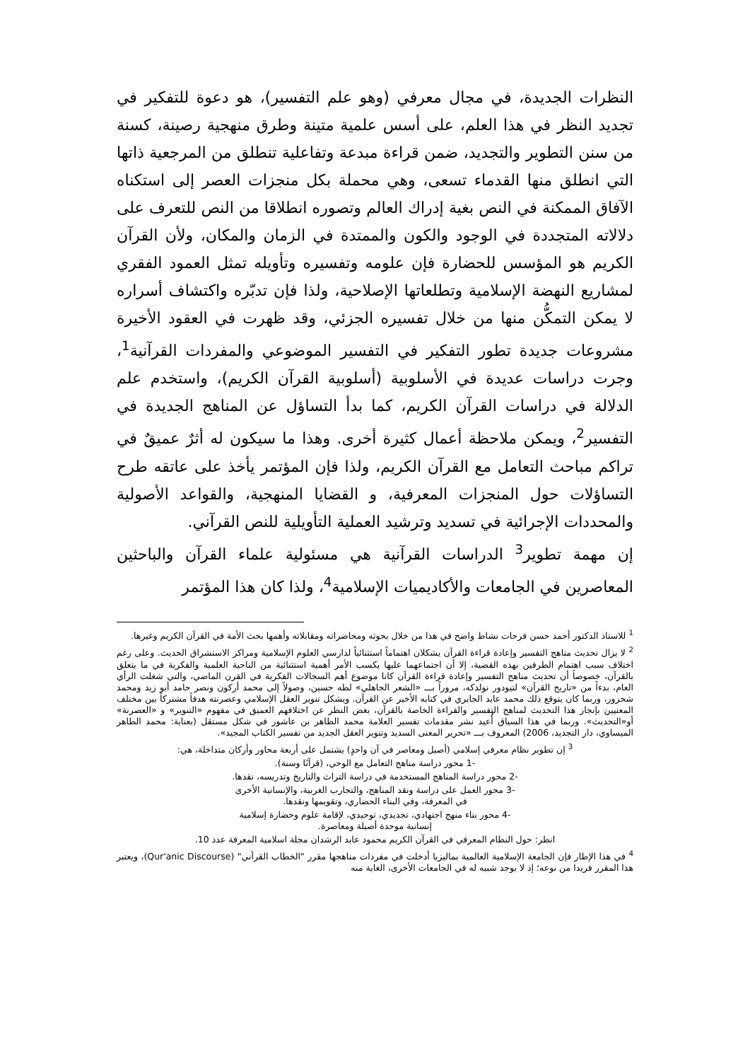النظرات الجديدة، في مجال معرفي (وهو علم التفسير)، هو دعوة للتفكير في تجديد النظر في هذا العلم، على أسس علمية متينة وطرق منهجية رصينة، كسنة من سنن التطوير والتجديد، ضمن قراءة مبدعة وتفاعلية تنطلق من المرجعية ذاتها التي انطلق منها القدماء تسعى، وهي محملة بكل منجزات العصر إلى استكناه الآفاق الممكنة في النص بغية إدراك العالم وتصوره انطلاقا من النص للتعرف على دلالاته المتجددة في الوجود والكون والممتدة في الزمان والمكان، ولأن القرآن الكريم هو المؤسس للحضارة فإن علومه وتفسيره وتأويله تمثل العمود الفقري لمشاريع النهضة الإسلامية وتطلعاتها الإصلاحية، ولذا فإن تدبّره واكتشاف أسراره لا يمكن التمكُّن منها من خلال تفسيره الجزئي، وقد ظهرت في العقود الأخيرة مشروعات جديدة تطور التفكير في التفسير الموضوعي والمفردات القرآنية<sup>1</sup>، وجرت دراسات عديدة في الأسلوبية (أسلوبية القرآن الكريم)، واستخدم علم الدلالة في دراسات القرآن الكريم، كما بدأ التساؤل عن المناهج الجديدة في التفسير<sup>2</sup>، ويمكن ملاحظة أعمال كثيرة أخرى. وهذا ما سيكون له أثرٌ عميقٌ في تراكم مباحث التعامل مع القرآن الكريم، ولذا فإن المؤتمر يأخذ على عاتقه طرح التساؤلات حول المنجزات المعرفية، و القضايا المنهجية، والقواعد الأصولية والمحددات الإجرائية في تسديد وترشيد العملية التأويلية للنص القرآني.
إن مهمة تطوير<sup>3</sup> الدراسات القرآنية هي مسئولية علماء القرآن والباحثين المعاصرين في الجامعات والأكاديميات الإسلامية<sup>4</sup>، ولذا كان هذا المؤتمر
<sup>1</sup> للاستاذ الدكتور أحمد حسن فرحات نشاط واضح في هذا من خلال بحوثه ومحاضراته ومقابلاته وأهمها بحث الأمة في القرآن الكريم وغيرها.
<sup>2</sup> لا يزال تحديث مناهج التفسير وإعادة قراءة القرآن يشكلان اهتماماً استثنائياً لدارسي العلوم الإسلامية ومراكز الاستشراق الحديث. وعلى رغم اختلاف سبب اهتمام الطرفين بهذه القضية، إلا أن اجتماعهما عليها يكسب الأمر أهمية استثنائية من الناحية العلمية والفكرية في ما يتعلق بالقرآن، خصوصاً أن تحديث مناهج التفسير وإعادة قراءة القرآن كانا موضوع أهم السجالات الفكرية في القرن الماضي، والتي شغلت الرأي العام، بدءاً من «تاريخ القرآن» لتيودور نولدكه، مروراً بـــ «الشعر الجاهلي» لطه حسين، وصولاً إلى محمد أركون ونصر حامد أبو زيد ومحمد شحرور، وربما كان يتوقع ذلك محمد عابد الجابري في كتابه الأخير عن القرآن. ويشكل تنوير العقل الإسلامي وعصرنته هدفاً مشتركاً بين مختلف المعنيين بإنجاز هذا التحديث لمناهج التفسير والقراءة الخاصة بالقرآن، بغض النظر عن اختلافهم العميق في مفهوم «التنوير» و «العصرنة» أو«التحديث». وربما في هذا السياق أُعيد نشر مقدمات تفسير العلامة محمد الطاهر بن عاشور في شكل مستقل (بعناية: محمد الطاهر الميساوي، دار التجديد، 2006) المعروف بـــ «تحرير المعنى السديد وتنوير العقل الجديد من تفسير الكتاب المجيد».
<sup>3</sup> إن تطوير نظام معرفي إسلامي (أصيل ومعاصر في آن واحدٍ) يشتمل على أربعة محاور وأركان متداخلة، هي:
-1 محور دراسة مناهج التعامل مع الوحي، (قرآنًا وسنة).
-2 محور دراسة المناهج المستخدمة في دراسة التراث والتاريخ وتدريسه، نقدها.
-3 محور العمل على دراسة ونقد المناهج، والتجارب الغربية، والإنسانية الأخرى
في المعرفة، وفي البناء الحضاري، وتقويمها ونقدها.
-4 محور بناء منهج اجتهادي، تجديدي، توحيدي، لإقامة علوم وحضارة إسلامية
إنسانية موحدة أصيلة ومعاصرة.
انظر: حول النظام المعرفي في القرآن الكريم محمود عايد الرشدان مجلة اسلامية المعرفة عدد 10.
<sup>4</sup> في هذا الإطار فإن الجامعة الإسلامية العالمية بماليزيا أدخلت في مفردات مناهجها مقرر "الخطاب القرآني" (Qur'anic Discourse)، ويعتبر هذا المقرر فريدا من نوعه؛ إذ لا يوجد شبيه له في الجامعات الأخرى، الغاية منه